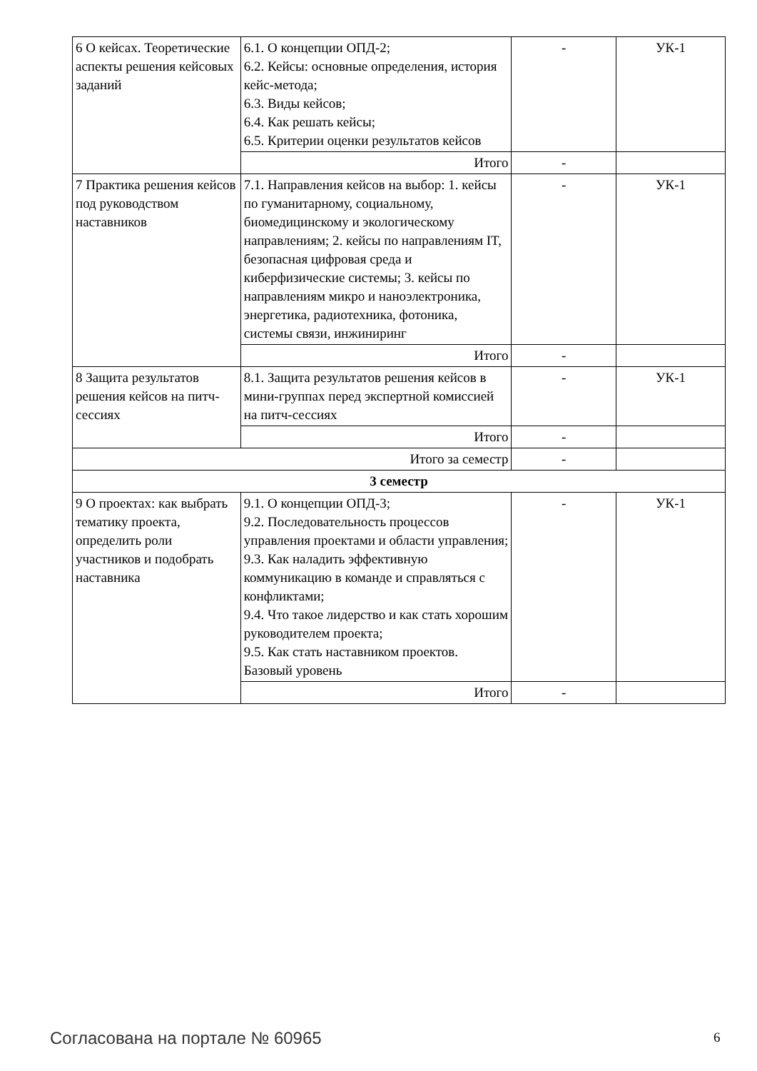| 6 О кейсах. Теоретические аспекты решения кейсовых заданий | 6.1. О концепции ОПД-2; 6.2. Кейсы: основные определения, история кейс-метода; 6.3. Виды кейсов; 6.4. Как решать кейсы; 6.5. Критерии оценки результатов кейсов | - | УК-1 |
| | Итого | - | |
| 7 Практика решения кейсов под руководством наставников | 7.1. Направления кейсов на выбор: 1. кейсы по гуманитарному, социальному, биомедицинскому и экологическому направлениям; 2. кейсы по направлениям IT, безопасная цифровая среда и киберфизические системы; 3. кейсы по направлениям микро и наноэлектроника, энергетика, радиотехника, фотоника, системы связи, инжиниринг | - | УК-1 |
| | Итого | - | |
| 8 Защита результатов решения кейсов на питч-сессиях | 8.1. Защита результатов решения кейсов в мини-группах перед экспертной комиссией на питч-сессиях | - | УК-1 |
| | Итого | - | |
| Итого за семестр | | - | |
| 3 семестр | | | |
| 9 О проектах: как выбрать тематику проекта, определить роли участников и подобрать наставника | 9.1. О концепции ОПД-3; 9.2. Последовательность процессов управления проектами и области управления; 9.3. Как наладить эффективную коммуникацию в команде и справляться с конфликтами; 9.4. Что такое лидерство и как стать хорошим руководителем проекта; 9.5. Как стать наставником проектов. Базовый уровень | - | УК-1 |
| | Итого | - | |
Согласована на портале № 60965 6